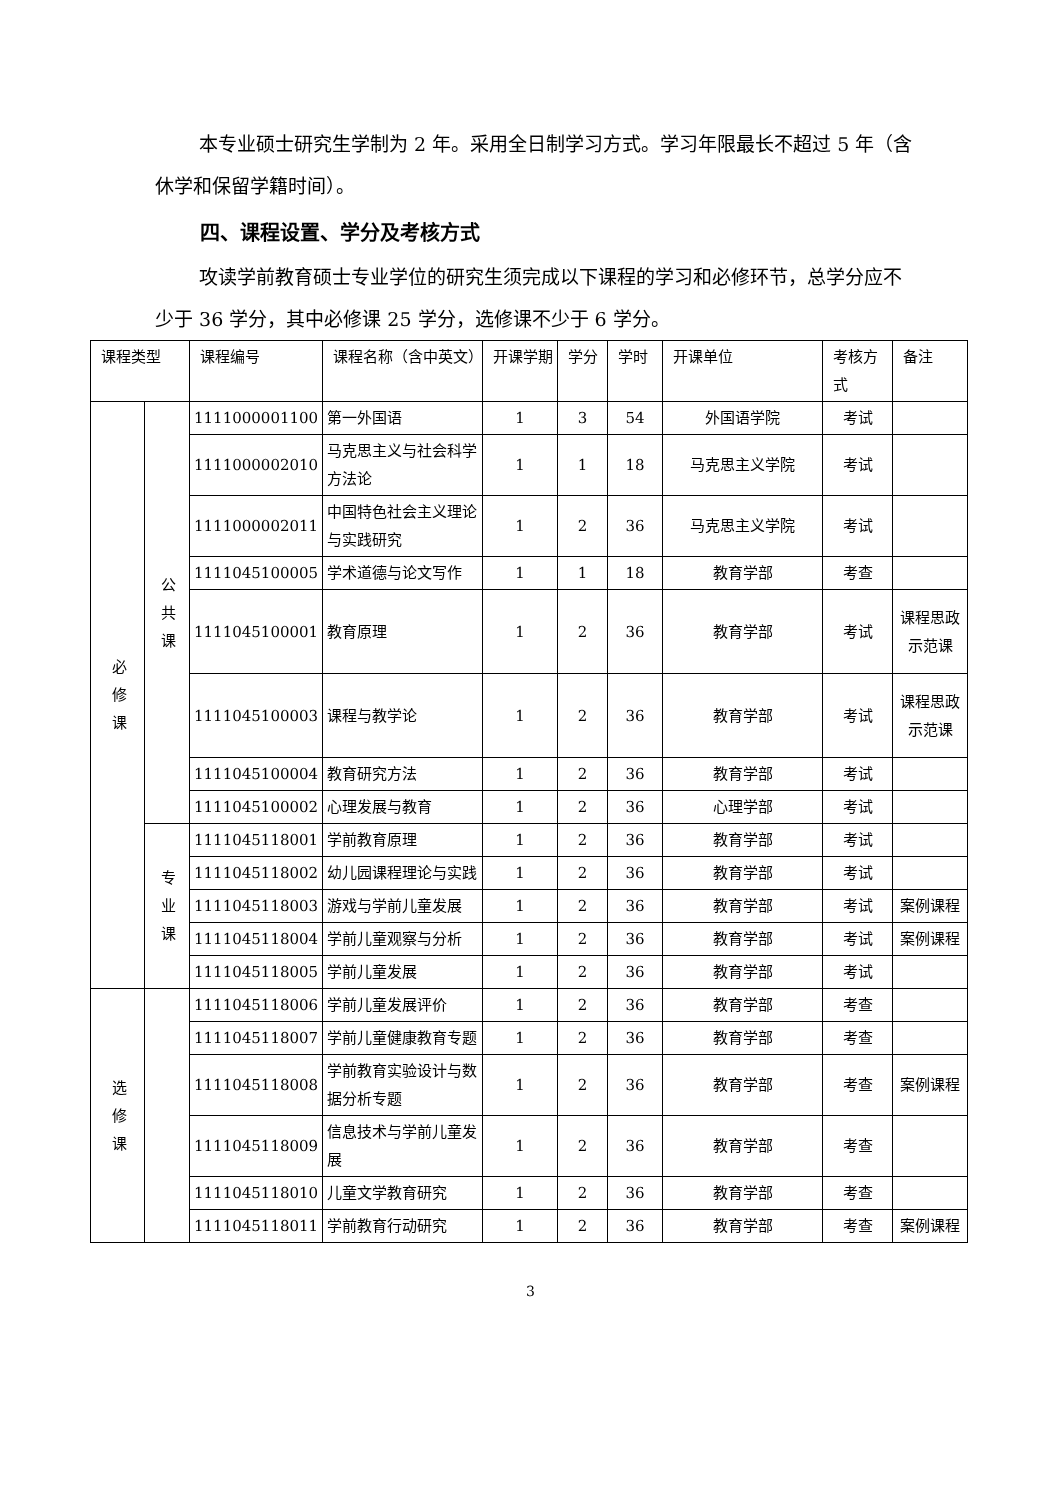本专业硕士研究生学制为 2 年。采用全日制学习方式。学习年限最长不超过 5 年（含休学和保留学籍时间）。
四、课程设置、学分及考核方式
攻读学前教育硕士专业学位的研究生须完成以下课程的学习和必修环节，总学分应不少于 36 学分，其中必修课 25 学分，选修课不少于 6 学分。
| 课程类型 | | 课程编号 | 课程名称（含中英文） | 开课学期 | 学分 | 学时 | 开课单位 | 考核方式 | 备注 |
| --- | --- | --- | --- | --- | --- | --- | --- | --- | --- |
| 必修课 | 公共课 | 1111000001100 | 第一外国语 | 1 | 3 | 54 | 外国语学院 | 考试 | |
| | | 1111000002010 | 马克思主义与社会科学方法论 | 1 | 1 | 18 | 马克思主义学院 | 考试 | |
| | | 1111000002011 | 中国特色社会主义理论与实践研究 | 1 | 2 | 36 | 马克思主义学院 | 考试 | |
| | | 1111045100005 | 学术道德与论文写作 | 1 | 1 | 18 | 教育学部 | 考查 | |
| | | 1111045100001 | 教育原理 | 1 | 2 | 36 | 教育学部 | 考试 | 课程思政示范课 |
| | | 1111045100003 | 课程与教学论 | 1 | 2 | 36 | 教育学部 | 考试 | 课程思政示范课 |
| | | 1111045100004 | 教育研究方法 | 1 | 2 | 36 | 教育学部 | 考试 | |
| | | 1111045100002 | 心理发展与教育 | 1 | 2 | 36 | 心理学部 | 考试 | |
| | 专业课 | 1111045118001 | 学前教育原理 | 1 | 2 | 36 | 教育学部 | 考试 | |
| | | 1111045118002 | 幼儿园课程理论与实践 | 1 | 2 | 36 | 教育学部 | 考试 | |
| | | 1111045118003 | 游戏与学前儿童发展 | 1 | 2 | 36 | 教育学部 | 考试 | 案例课程 |
| | | 1111045118004 | 学前儿童观察与分析 | 1 | 2 | 36 | 教育学部 | 考试 | 案例课程 |
| | | 1111045118005 | 学前儿童发展 | 1 | 2 | 36 | 教育学部 | 考试 | |
| 选修课 | | 1111045118006 | 学前儿童发展评价 | 1 | 2 | 36 | 教育学部 | 考查 | |
| | | 1111045118007 | 学前儿童健康教育专题 | 1 | 2 | 36 | 教育学部 | 考查 | |
| | | 1111045118008 | 学前教育实验设计与数据分析专题 | 1 | 2 | 36 | 教育学部 | 考查 | 案例课程 |
| | | 1111045118009 | 信息技术与学前儿童发展 | 1 | 2 | 36 | 教育学部 | 考查 | |
| | | 1111045118010 | 儿童文学教育研究 | 1 | 2 | 36 | 教育学部 | 考查 | |
| | | 1111045118011 | 学前教育行动研究 | 1 | 2 | 36 | 教育学部 | 考查 | 案例课程 |
3